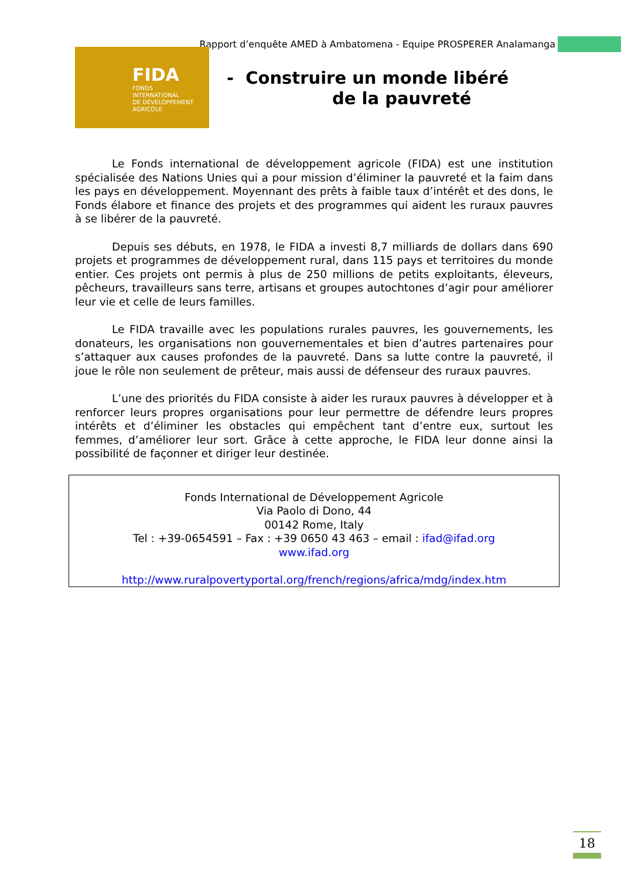Rapport d’enquête AMED à Ambatomena - Equipe PROSPERER Analamanga
FIDA
FONDS
INTERNATIONAL
DE DÉVELOPPEMENT
AGRICOLE
- Construire un monde libéré
de la pauvreté
Le Fonds international de développement agricole (FIDA) est une institution spécialisée des Nations Unies qui a pour mission d’éliminer la pauvreté et la faim dans les pays en développement. Moyennant des prêts à faible taux d’intérêt et des dons, le Fonds élabore et finance des projets et des programmes qui aident les ruraux pauvres à se libérer de la pauvreté.
Depuis ses débuts, en 1978, le FIDA a investi 8,7 milliards de dollars dans 690 projets et programmes de développement rural, dans 115 pays et territoires du monde entier. Ces projets ont permis à plus de 250 millions de petits exploitants, éleveurs, pêcheurs, travailleurs sans terre, artisans et groupes autochtones d’agir pour améliorer leur vie et celle de leurs familles.
Le FIDA travaille avec les populations rurales pauvres, les gouvernements, les donateurs, les organisations non gouvernementales et bien d’autres partenaires pour s’attaquer aux causes profondes de la pauvreté. Dans sa lutte contre la pauvreté, il joue le rôle non seulement de prêteur, mais aussi de défenseur des ruraux pauvres.
L’une des priorités du FIDA consiste à aider les ruraux pauvres à développer et à renforcer leurs propres organisations pour leur permettre de défendre leurs propres intérêts et d’éliminer les obstacles qui empêchent tant d’entre eux, surtout les femmes, d’améliorer leur sort. Grâce à cette approche, le FIDA leur donne ainsi la possibilité de façonner et diriger leur destinée.
Fonds International de Développement Agricole
Via Paolo di Dono, 44
00142 Rome, Italy
Tel : +39-0654591 – Fax : +39 0650 43 463 – email : ifad@ifad.org
www.ifad.org
http://www.ruralpovertyportal.org/french/regions/africa/mdg/index.htm
18